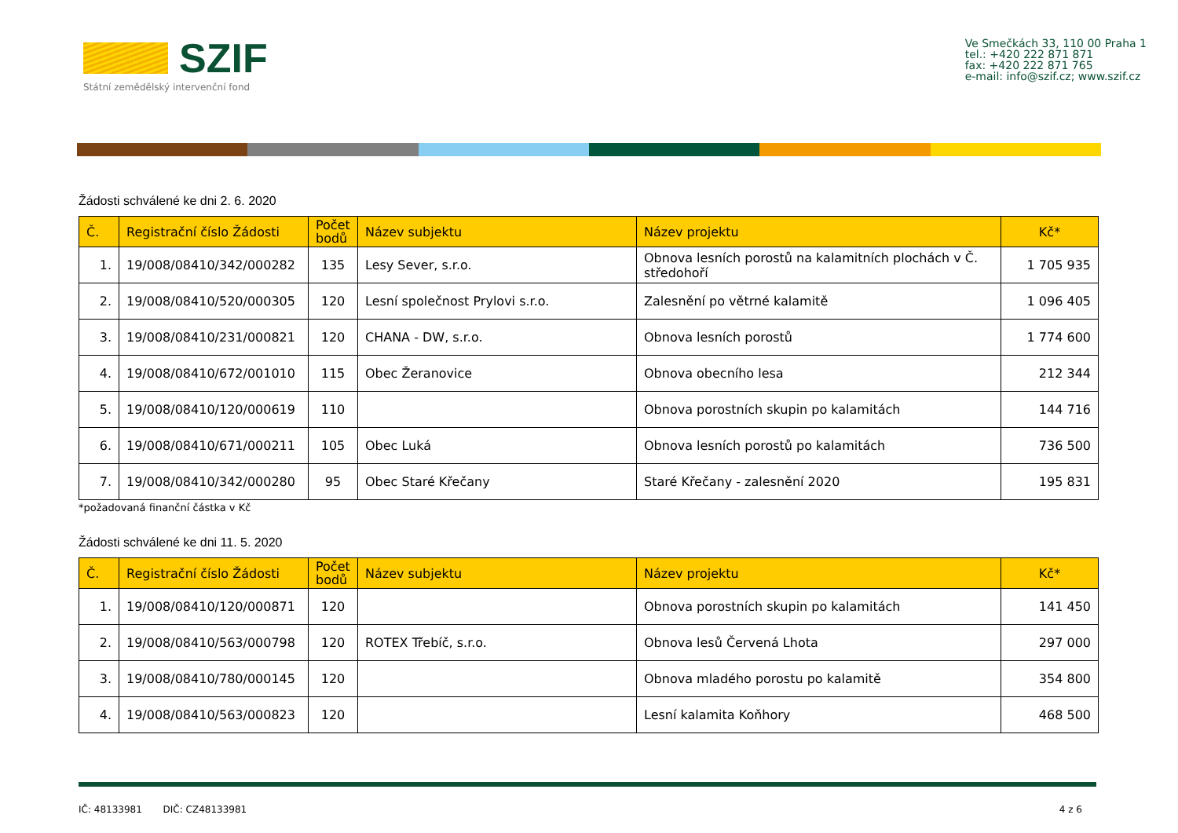SZIF
Státní zemědělský intervenční fond
Ve Smečkách 33, 110 00 Praha 1
tel.: +420 222 871 871
fax: +420 222 871 765
e-mail: info@szif.cz; www.szif.cz
Žádosti schválené ke dni 2. 6. 2020
| Č. | Registrační číslo Žádosti | Počet bodů | Název subjektu | Název projektu | Kč* |
| --- | --- | --- | --- | --- | --- |
| 1. | 19/008/08410/342/000282 | 135 | Lesy Sever, s.r.o. | Obnova lesních porostů na kalamitních plochách v Č. středohoří | 1 705 935 |
| 2. | 19/008/08410/520/000305 | 120 | Lesní společnost Prylovi s.r.o. | Zalesnění po větrné kalamitě | 1 096 405 |
| 3. | 19/008/08410/231/000821 | 120 | CHANA - DW, s.r.o. | Obnova lesních porostů | 1 774 600 |
| 4. | 19/008/08410/672/001010 | 115 | Obec Žeranovice | Obnova obecního lesa | 212 344 |
| 5. | 19/008/08410/120/000619 | 110 | | Obnova porostních skupin po kalamitách | 144 716 |
| 6. | 19/008/08410/671/000211 | 105 | Obec Luká | Obnova lesních porostů po kalamitách | 736 500 |
| 7. | 19/008/08410/342/000280 | 95 | Obec Staré Křečany | Staré Křečany - zalesnění 2020 | 195 831 |
*požadovaná finanční částka v Kč
Žádosti schválené ke dni 11. 5. 2020
| Č. | Registrační číslo Žádosti | Počet bodů | Název subjektu | Název projektu | Kč* |
| --- | --- | --- | --- | --- | --- |
| 1. | 19/008/08410/120/000871 | 120 | | Obnova porostních skupin po kalamitách | 141 450 |
| 2. | 19/008/08410/563/000798 | 120 | ROTEX Třebíč, s.r.o. | Obnova lesů Červená Lhota | 297 000 |
| 3. | 19/008/08410/780/000145 | 120 | | Obnova mladého porostu po kalamitě | 354 800 |
| 4. | 19/008/08410/563/000823 | 120 | | Lesní kalamita Koňhory | 468 500 |
IČ: 48133981 DIČ: CZ48133981 4 z 6